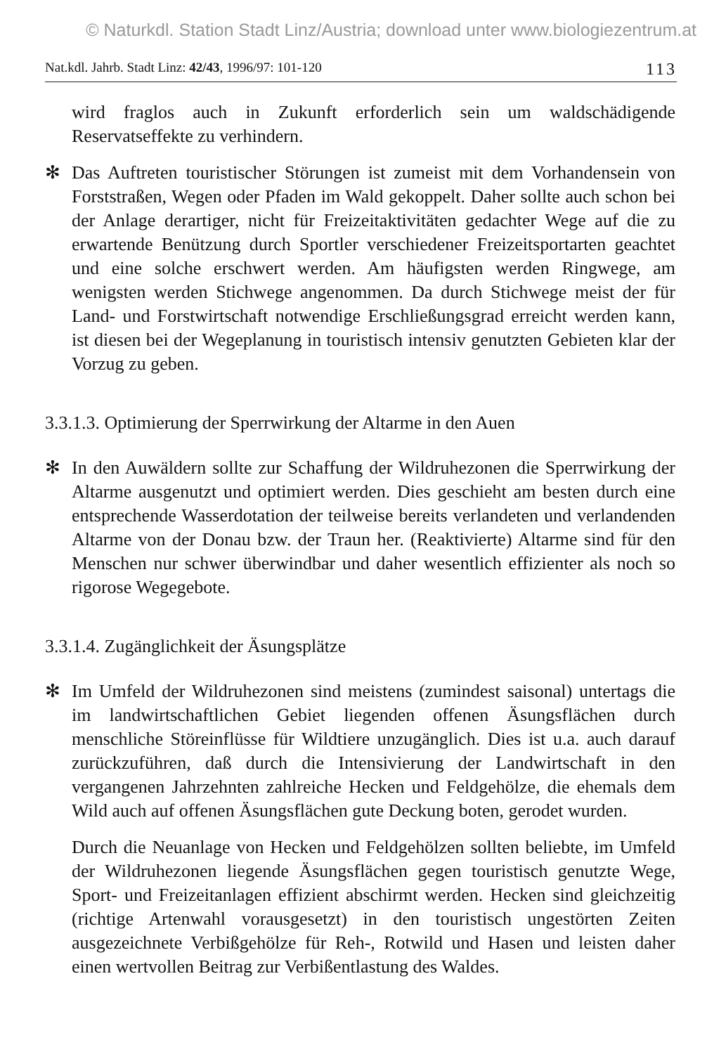© Naturkdl. Station Stadt Linz/Austria; download unter www.biologiezentrum.at
Nat.kdl. Jahrb. Stadt Linz: 42/43, 1996/97: 101-120 113
wird fraglos auch in Zukunft erforderlich sein um waldschädigende Reservatseffekte zu verhindern.
✻ Das Auftreten touristischer Störungen ist zumeist mit dem Vorhandensein von Forststraßen, Wegen oder Pfaden im Wald gekoppelt. Daher sollte auch schon bei der Anlage derartiger, nicht für Freizeitaktivitäten gedachter Wege auf die zu erwartende Benützung durch Sportler verschiedener Freizeitsportarten geachtet und eine solche erschwert werden. Am häufigsten werden Ringwege, am wenigsten werden Stichwege angenommen. Da durch Stichwege meist der für Land- und Forstwirtschaft notwendige Erschließungsgrad erreicht werden kann, ist diesen bei der Wegeplanung in touristisch intensiv genutzten Gebieten klar der Vorzug zu geben.
3.3.1.3. Optimierung der Sperrwirkung der Altarme in den Auen
✻ In den Auwäldern sollte zur Schaffung der Wildruhezonen die Sperrwirkung der Altarme ausgenutzt und optimiert werden. Dies geschieht am besten durch eine entsprechende Wasserdotation der teilweise bereits verlandeten und verlandenden Altarme von der Donau bzw. der Traun her. (Reaktivierte) Altarme sind für den Menschen nur schwer überwindbar und daher wesentlich effizienter als noch so rigorose Wegegebote.
3.3.1.4. Zugänglichkeit der Äsungsplätze
✻ Im Umfeld der Wildruhezonen sind meistens (zumindest saisonal) untertags die im landwirtschaftlichen Gebiet liegenden offenen Äsungsflächen durch menschliche Störeinflüsse für Wildtiere unzugänglich. Dies ist u.a. auch darauf zurückzuführen, daß durch die Intensivierung der Landwirtschaft in den vergangenen Jahrzehnten zahlreiche Hecken und Feldgehölze, die ehemals dem Wild auch auf offenen Äsungsflächen gute Deckung boten, gerodet wurden.
Durch die Neuanlage von Hecken und Feldgehölzen sollten beliebte, im Umfeld der Wildruhezonen liegende Äsungsflächen gegen touristisch genutzte Wege, Sport- und Freizeitanlagen effizient abschirmt werden. Hecken sind gleichzeitig (richtige Artenwahl vorausgesetzt) in den touristisch ungestörten Zeiten ausgezeichnete Verbißgehölze für Reh-, Rotwild und Hasen und leisten daher einen wertvollen Beitrag zur Verbißentlastung des Waldes.